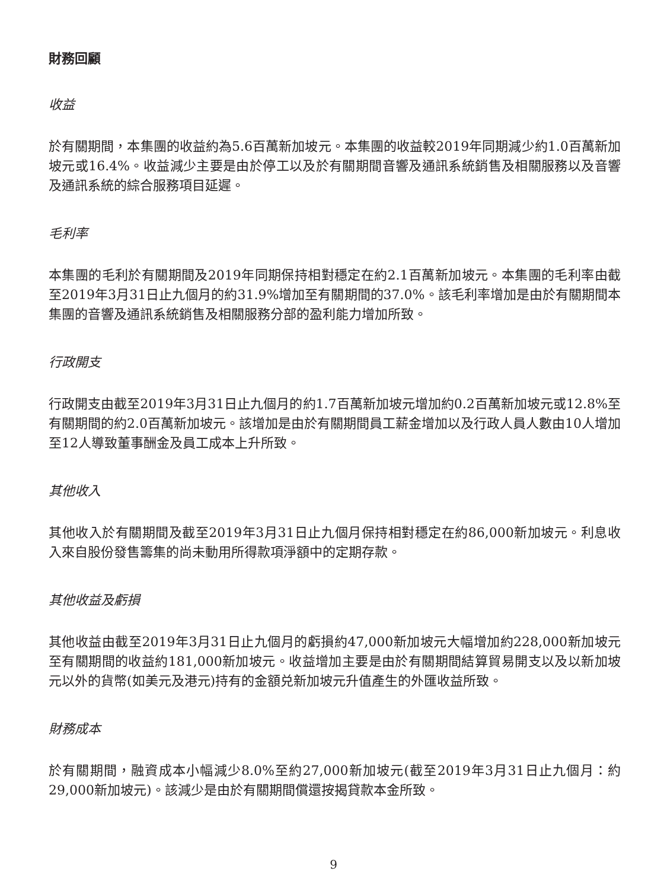財務回顧
收益
於有關期間，本集團的收益約為5.6百萬新加坡元。本集團的收益較2019年同期減少約1.0百萬新加坡元或16.4%。收益減少主要是由於停工以及於有關期間音響及通訊系統銷售及相關服務以及音響及通訊系統的綜合服務項目延遲。
毛利率
本集團的毛利於有關期間及2019年同期保持相對穩定在約2.1百萬新加坡元。本集團的毛利率由截至2019年3月31日止九個月的約31.9%增加至有關期間的37.0%。該毛利率增加是由於有關期間本集團的音響及通訊系統銷售及相關服務分部的盈利能力增加所致。
行政開支
行政開支由截至2019年3月31日止九個月的約1.7百萬新加坡元增加約0.2百萬新加坡元或12.8%至有關期間的約2.0百萬新加坡元。該增加是由於有關期間員工薪金增加以及行政人員人數由10人增加至12人導致董事酬金及員工成本上升所致。
其他收入
其他收入於有關期間及截至2019年3月31日止九個月保持相對穩定在約86,000新加坡元。利息收入來自股份發售籌集的尚未動用所得款項淨額中的定期存款。
其他收益及虧損
其他收益由截至2019年3月31日止九個月的虧損約47,000新加坡元大幅增加約228,000新加坡元至有關期間的收益約181,000新加坡元。收益增加主要是由於有關期間結算貿易開支以及以新加坡元以外的貨幣(如美元及港元)持有的金額兑新加坡元升值產生的外匯收益所致。
財務成本
於有關期間，融資成本小幅減少8.0%至約27,000新加坡元(截至2019年3月31日止九個月：約29,000新加坡元)。該減少是由於有關期間償還按揭貸款本金所致。
9